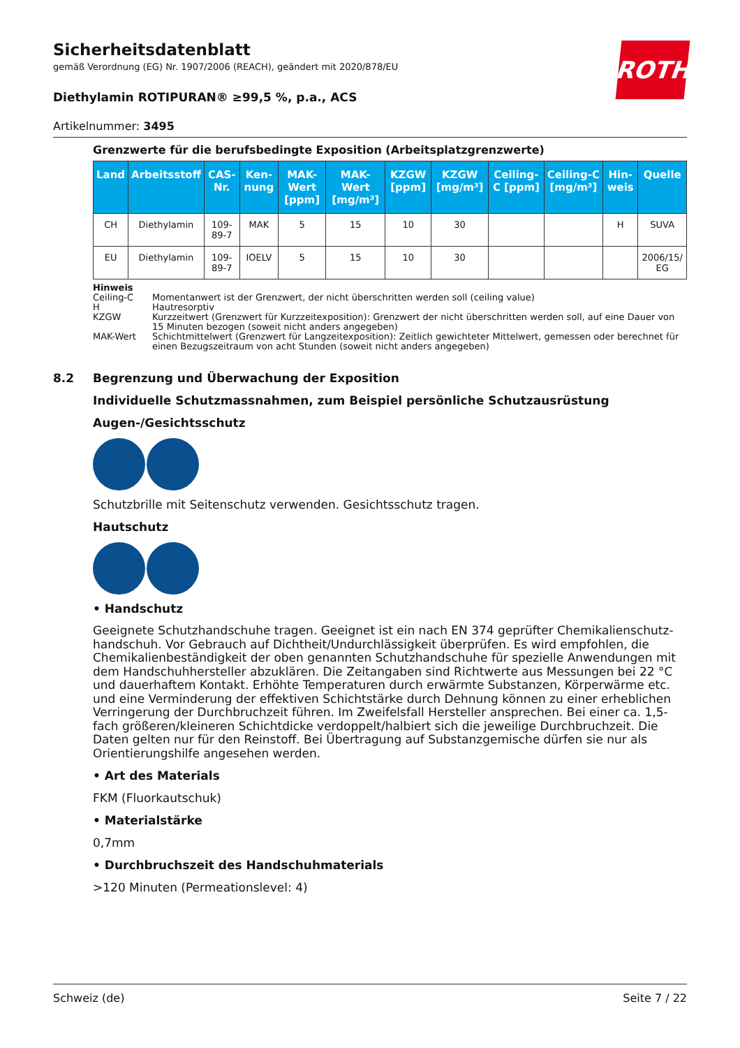ROTH
Sicherheitsdatenblatt
gemäß Verordnung (EG) Nr. 1907/2006 (REACH), geändert mit 2020/878/EU
Diethylamin ROTIPURAN® ≥99,5 %, p.a., ACS
Artikelnummer: 3495
Grenzwerte für die berufsbedingte Exposition (Arbeitsplatzgrenzwerte)
| Land | Arbeitsstoff | CAS-Nr. | Ken-nung | MAK-Wert [ppm] | MAK-Wert [mg/m³] | KZGW [ppm] | KZGW [mg/m³] | Ceiling-C [ppm] | Ceiling-C [mg/m³] | Hin-weis | Quelle |
| --- | --- | --- | --- | --- | --- | --- | --- | --- | --- | --- | --- |
| CH | Diethylamin | 109-89-7 | MAK | 5 | 15 | 10 | 30 | | | H | SUVA |
| EU | Diethylamin | 109-89-7 | IOELV | 5 | 15 | 10 | 30 | | | | 2006/15/ EG |
Hinweis
Ceiling-C Momentanwert ist der Grenzwert, der nicht überschritten werden soll (ceiling value)
H Hautresorptiv
KZGW Kurzzeitwert (Grenzwert für Kurzzeitexposition): Grenzwert der nicht überschritten werden soll, auf eine Dauer von 15 Minuten bezogen (soweit nicht anders angegeben)
MAK-Wert Schichtmittelwert (Grenzwert für Langzeitexposition): Zeitlich gewichteter Mittelwert, gemessen oder berechnet für einen Bezugszeitraum von acht Stunden (soweit nicht anders angegeben)
8.2 Begrenzung und Überwachung der Exposition
Individuelle Schutzmassnahmen, zum Beispiel persönliche Schutzausrüstung
Augen-/Gesichtsschutz
Schutzbrille mit Seitenschutz verwenden. Gesichtsschutz tragen.
Hautschutz
• Handschutz
Geeignete Schutzhandschuhe tragen. Geeignet ist ein nach EN 374 geprüfter Chemikalienschutz-handschuh. Vor Gebrauch auf Dichtheit/Undurchlässigkeit überprüfen. Es wird empfohlen, die Chemikalienbeständigkeit der oben genannten Schutzhandschuhe für spezielle Anwendungen mit dem Handschuhhersteller abzuklären. Die Zeitangaben sind Richtwerte aus Messungen bei 22 °C und dauerhaftem Kontakt. Erhöhte Temperaturen durch erwärmte Substanzen, Körperwärme etc. und eine Verminderung der effektiven Schichtstärke durch Dehnung können zu einer erheblichen Verringerung der Durchbruchzeit führen. Im Zweifelsfall Hersteller ansprechen. Bei einer ca. 1,5-fach größeren/kleineren Schichtdicke verdoppelt/halbiert sich die jeweilige Durchbruchzeit. Die Daten gelten nur für den Reinstoff. Bei Übertragung auf Substanzgemische dürfen sie nur als Orientierungshilfe angesehen werden.
• Art des Materials
FKM (Fluorkautschuk)
• Materialstärke
0,7mm
• Durchbruchszeit des Handschuhmaterials
>120 Minuten (Permeationslevel: 4)
Schweiz (de) Seite 7 / 22